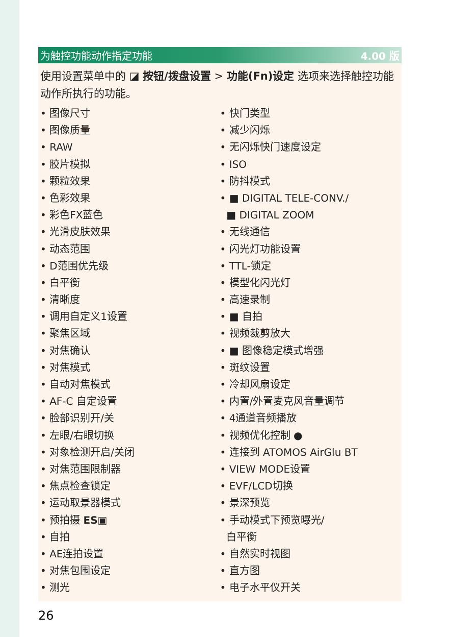为触控功能动作指定功能 4.00 版
使用设置菜单中的 ◪ 按钮/拨盘设置 > 功能(Fn)设定 选项来选择触控功能动作所执行的功能。
• 图像尺寸
• 图像质量
• RAW
• 胶片模拟
• 颗粒效果
• 色彩效果
• 彩色FX蓝色
• 光滑皮肤效果
• 动态范围
• D范围优先级
• 白平衡
• 清晰度
• 调用自定义1设置
• 聚焦区域
• 对焦确认
• 对焦模式
• 自动对焦模式
• AF-C 自定设置
• 脸部识别开/关
• 左眼/右眼切换
• 对象检测开启/关闭
• 对焦范围限制器
• 焦点检查锁定
• 运动取景器模式
• 预拍摄 ES▣
• 自拍
• AE连拍设置
• 对焦包围设定
• 测光
• 快门类型
• 减少闪烁
• 无闪烁快门速度设定
• ISO
• 防抖模式
• ■ DIGITAL TELE-CONV./
■ DIGITAL ZOOM
• 无线通信
• 闪光灯功能设置
• TTL-锁定
• 模型化闪光灯
• 高速录制
• ■ 自拍
• 视频裁剪放大
• ■ 图像稳定模式增强
• 斑纹设置
• 冷却风扇设定
• 内置/外置麦克风音量调节
• 4通道音频播放
• 视频优化控制 ●
• 连接到 ATOMOS AirGlu BT
• VIEW MODE设置
• EVF/LCD切换
• 景深预览
• 手动模式下预览曝光/
白平衡
• 自然实时视图
• 直方图
• 电子水平仪开关
26